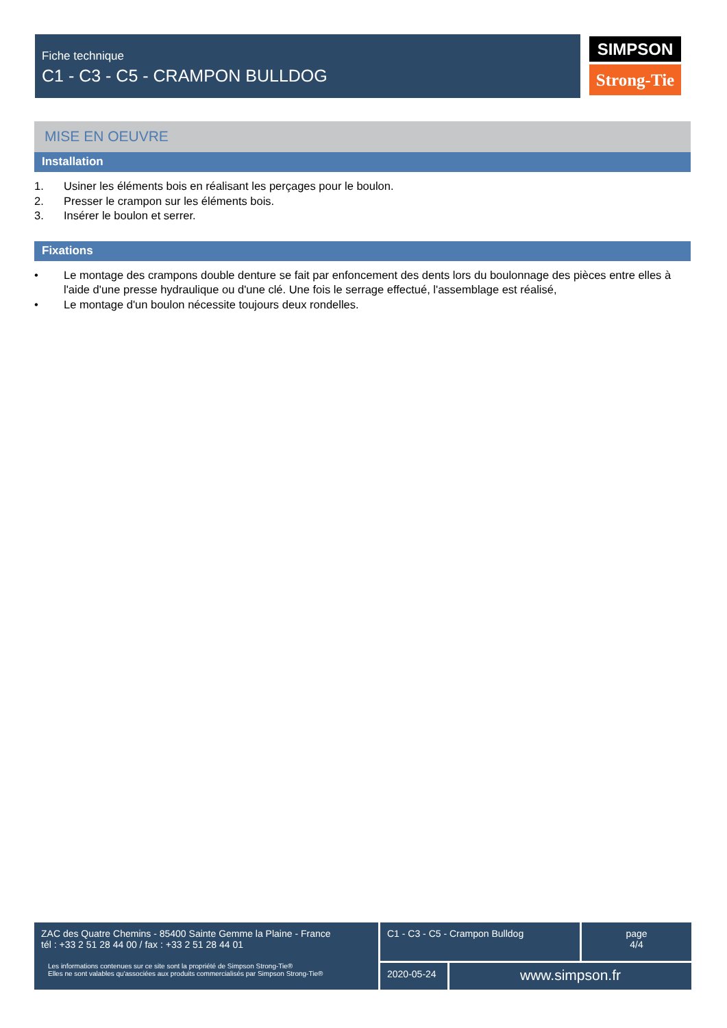Fiche technique
C1 - C3 - C5 - CRAMPON BULLDOG
SIMPSON
Strong-Tie
MISE EN OEUVRE
Installation
1. Usiner les éléments bois en réalisant les perçages pour le boulon.
2. Presser le crampon sur les éléments bois.
3. Insérer le boulon et serrer.
Fixations
• Le montage des crampons double denture se fait par enfoncement des dents lors du boulonnage des pièces entre elles à l'aide d'une presse hydraulique ou d'une clé. Une fois le serrage effectué, l'assemblage est réalisé,
• Le montage d'un boulon nécessite toujours deux rondelles.
ZAC des Quatre Chemins - 85400 Sainte Gemme la Plaine - France
tél : +33 2 51 28 44 00 / fax : +33 2 51 28 44 01
Les informations contenues sur ce site sont la propriété de Simpson Strong-Tie®
Elles ne sont valables qu'associées aux produits commercialisés par Simpson Strong-Tie®
C1 - C3 - C5 - Crampon Bulldog
page
4/4
2020-05-24
www.simpson.fr